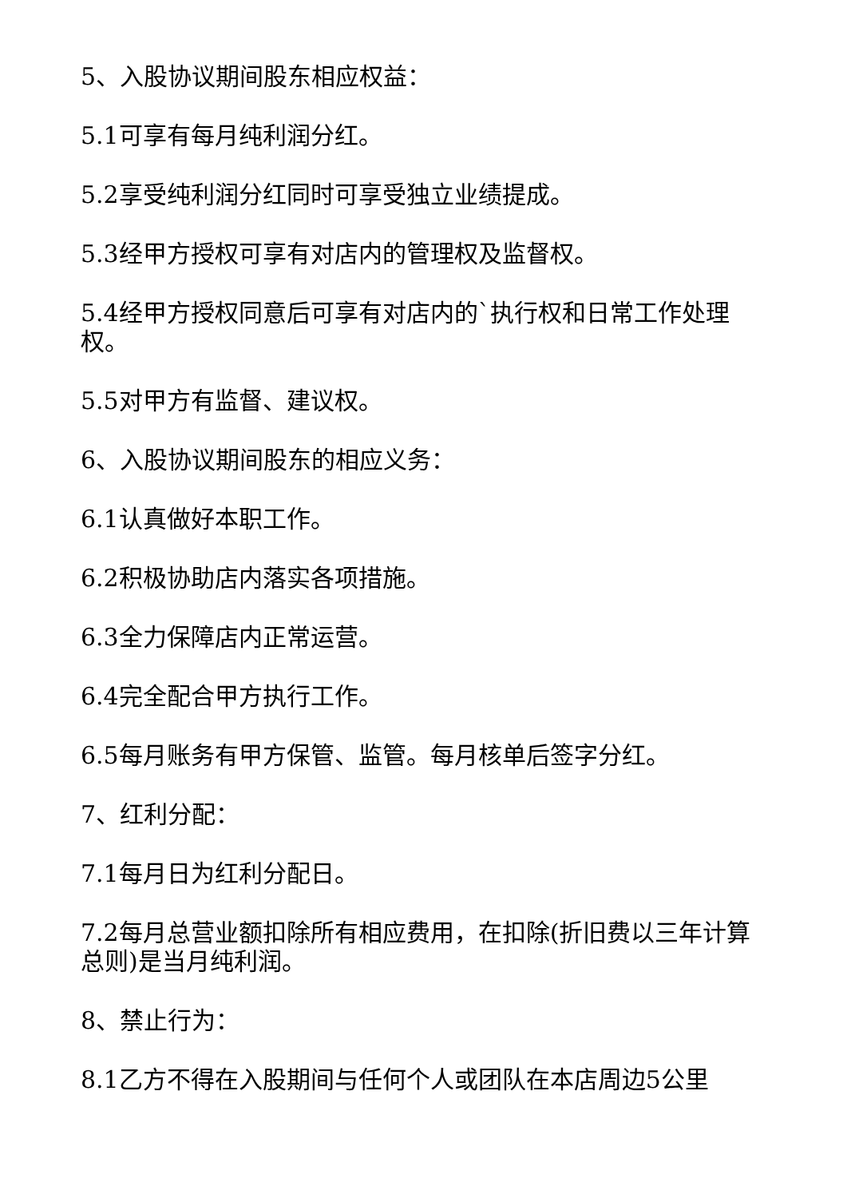5、入股协议期间股东相应权益：
5.1可享有每月纯利润分红。
5.2享受纯利润分红同时可享受独立业绩提成。
5.3经甲方授权可享有对店内的管理权及监督权。
5.4经甲方授权同意后可享有对店内的`执行权和日常工作处理权。
5.5对甲方有监督、建议权。
6、入股协议期间股东的相应义务：
6.1认真做好本职工作。
6.2积极协助店内落实各项措施。
6.3全力保障店内正常运营。
6.4完全配合甲方执行工作。
6.5每月账务有甲方保管、监管。每月核单后签字分红。
7、红利分配：
7.1每月日为红利分配日。
7.2每月总营业额扣除所有相应费用，在扣除(折旧费以三年计算总则)是当月纯利润。
8、禁止行为：
8.1乙方不得在入股期间与任何个人或团队在本店周边5公里